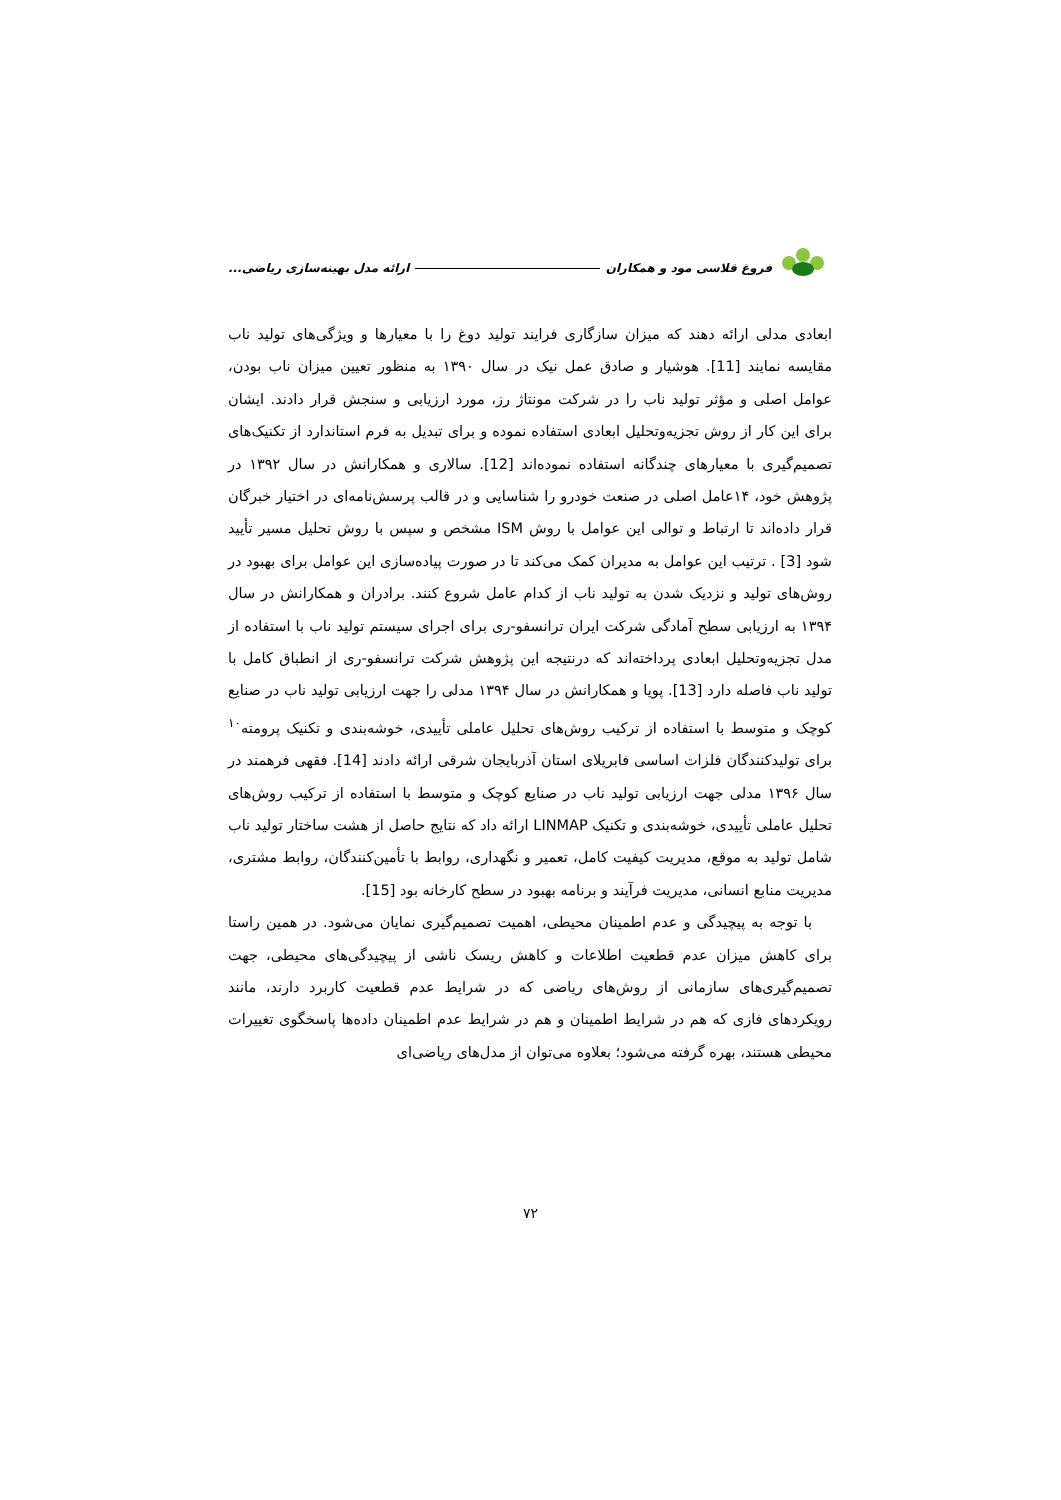فروغ قلاسی مود و همکاران ارائه مدل بهینه‌سازی ریاضی...
ابعادی مدلی ارائه دهند که میزان سازگاری فرایند تولید دوغ را با معیارها و ویژگی‌های تولید ناب مقایسه نمایند [11]. هوشیار و صادق عمل نیک در سال ۱۳۹۰ به منظور تعیین میزان ناب بودن، عوامل اصلی و مؤثر تولید ناب را در شرکت مونتاژ رز، مورد ارزیابی و سنجش قرار دادند. ایشان برای این کار از روش تجزیه‌وتحلیل ابعادی استفاده نموده و برای تبدیل به فرم استاندارد از تکنیک‌های تصمیم‌گیری با معیارهای چندگانه استفاده نموده‌اند [12]. سالاری و همکارانش در سال ۱۳۹۲ در پژوهش خود، ۱۴عامل اصلی در صنعت خودرو را شناسایی و در قالب پرسش‌نامه‌ای در اختیار خبرگان قرار داده‌اند تا ارتباط و توالی این عوامل با روش ISM مشخص و سپس با روش تحلیل مسیر تأیید شود [3] . ترتیب این عوامل به مدیران کمک می‌کند تا در صورت پیاده‌سازی این عوامل برای بهبود در روش‌های تولید و نزدیک شدن به تولید ناب از کدام عامل شروع کنند. برادران و همکارانش در سال ۱۳۹۴ به ارزیابی سطح آمادگی شرکت ایران ترانسفو-ری برای اجرای سیستم تولید ناب با استفاده از مدل تجزیه‌وتحلیل ابعادی پرداخته‌اند که درنتیجه این پژوهش شرکت ترانسفو-ری از انطباق کامل با تولید ناب فاصله دارد [13]. پویا و همکارانش در سال ۱۳۹۴ مدلی را جهت ارزیابی تولید ناب در صنایع کوچک و متوسط با استفاده از ترکیب روش‌های تحلیل عاملی تأییدی، خوشه‌بندی و تکنیک پرومته<sup>۱۰</sup> برای تولیدکنندگان فلزات اساسی فابریلای استان آذربایجان شرقی ارائه دادند [14]. فقهی فرهمند در سال ۱۳۹۶ مدلی جهت ارزیابی تولید ناب در صنایع کوچک و متوسط با استفاده از ترکیب روش‌های تحلیل عاملی تأییدی، خوشه‌بندی و تکنیک LINMAP ارائه داد که نتایج حاصل از هشت ساختار تولید ناب شامل تولید به موقع، مدیریت کیفیت کامل، تعمیر و نگهداری، روابط با تأمین‌کنندگان، روابط مشتری، مدیریت منابع انسانی، مدیریت فرآیند و برنامه بهبود در سطح کارخانه بود [15].
با توجه به پیچیدگی و عدم اطمینان محیطی، اهمیت تصمیم‌گیری نمایان می‌شود. در همین راستا برای کاهش میزان عدم قطعیت اطلاعات و کاهش ریسک ناشی از پیچیدگی‌های محیطی، جهت تصمیم‌گیری‌های سازمانی از روش‌های ریاضی که در شرایط عدم قطعیت کاربرد دارند، مانند رویکردهای فازی که هم در شرایط اطمینان و هم در شرایط عدم اطمینان داده‌ها پاسخگوی تغییرات محیطی هستند، بهره گرفته می‌شود؛ بعلاوه می‌توان از مدل‌های ریاضی‌ای
۷۲